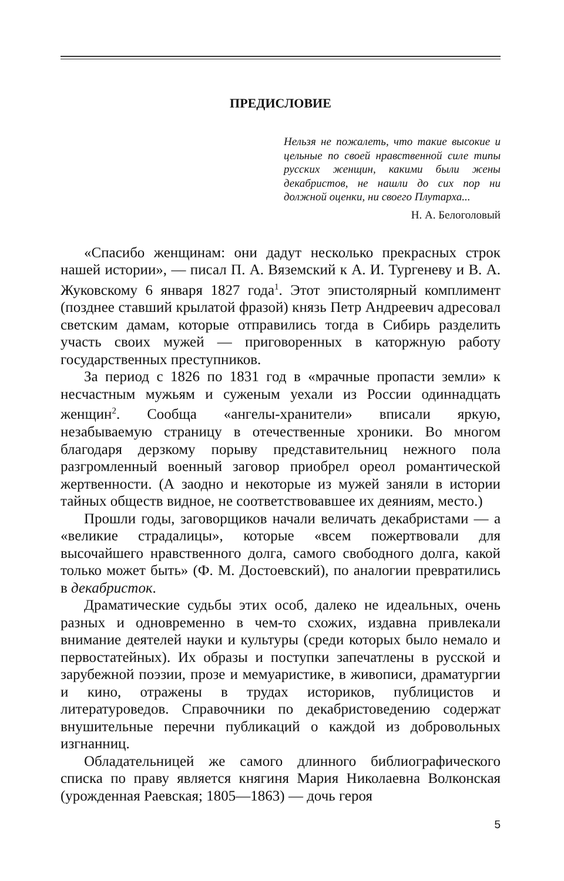ПРЕДИСЛОВИЕ
Нельзя не пожалеть, что такие высокие и цельные по своей нравственной силе типы русских женщин, какими были жены декабристов, не нашли до сих пор ни должной оценки, ни своего Плутарха...
Н. А. Белоголовый
«Спасибо женщинам: они дадут несколько прекрасных строк нашей истории», — писал П. А. Вяземский к А. И. Тургеневу и В. А. Жуковскому 6 января 1827 года<sup>1</sup>. Этот эпистолярный комплимент (позднее ставший крылатой фразой) князь Петр Андреевич адресовал светским дамам, которые отправились тогда в Сибирь разделить участь своих мужей — приговоренных в каторжную работу государственных преступников.
За период с 1826 по 1831 год в «мрачные пропасти земли» к несчастным мужьям и суженым уехали из России одиннадцать женщин<sup>2</sup>. Сообща «ангелы-хранители» вписали яркую, незабываемую страницу в отечественные хроники. Во многом благодаря дерзкому порыву представительниц нежного пола разгромленный военный заговор приобрел ореол романтической жертвенности. (А заодно и некоторые из мужей заняли в истории тайных обществ видное, не соответствовавшее их деяниям, место.)
Прошли годы, заговорщиков начали величать декабристами — а «великие страдалицы», которые «всем пожертвовали для высочайшего нравственного долга, самого свободного долга, какой только может быть» (Ф. М. Достоевский), по аналогии превратились в декабристок.
Драматические судьбы этих особ, далеко не идеальных, очень разных и одновременно в чем-то схожих, издавна привлекали внимание деятелей науки и культуры (среди которых было немало и первостатейных). Их образы и поступки запечатлены в русской и зарубежной поэзии, прозе и мемуаристике, в живописи, драматургии и кино, отражены в трудах историков, публицистов и литературоведов. Справочники по декабристоведению содержат внушительные перечни публикаций о каждой из добровольных изгнанниц.
Обладательницей же самого длинного библиографического списка по праву является княгиня Мария Николаевна Волконская (урожденная Раевская; 1805—1863) — дочь героя
5